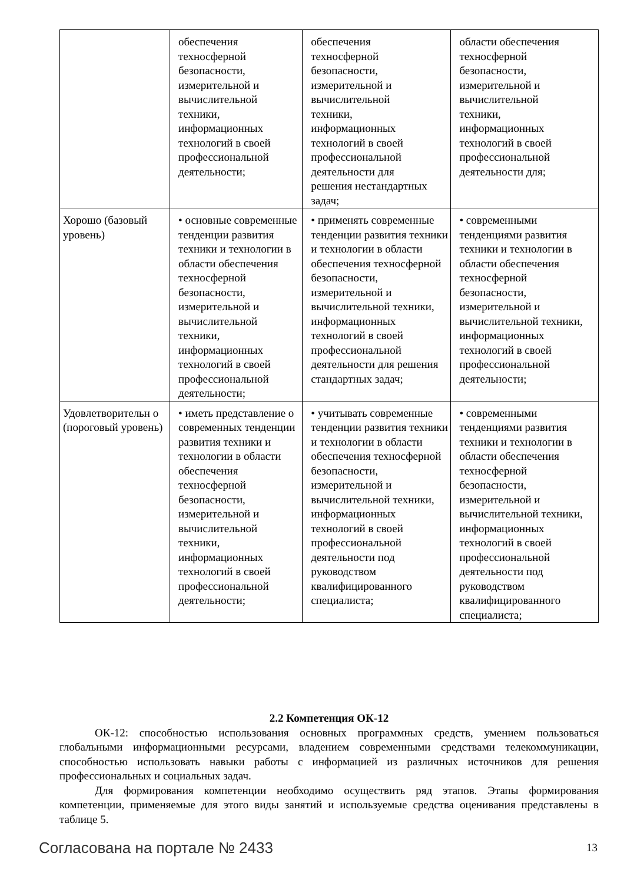| | обеспечения техносферной безопасности, измерительной и вычислительной техники, информационных технологий в своей профессиональной деятельности; | обеспечения техносферной безопасности, измерительной и вычислительной техники, информационных технологий в своей профессиональной деятельности для решения нестандартных задач; | области обеспечения техносферной безопасности, измерительной и вычислительной техники, информационных технологий в своей профессиональной деятельности для; |
| Хорошо (базовый уровень) | • основные современные тенденции развития техники и технологии в области обеспечения техносферной безопасности, измерительной и вычислительной техники, информационных технологий в своей профессиональной деятельности; | • применять современные тенденции развития техники и технологии в области обеспечения техносферной безопасности, измерительной и вычислительной техники, информационных технологий в своей профессиональной деятельности для решения стандартных задач; | • современными тенденциями развития техники и технологии в области обеспечения техносферной безопасности, измерительной и вычислительной техники, информационных технологий в своей профессиональной деятельности; |
| Удовлетворительн о (пороговый уровень) | • иметь представление о современных тенденции развития техники и технологии в области обеспечения техносферной безопасности, измерительной и вычислительной техники, информационных технологий в своей профессиональной деятельности; | • учитывать современные тенденции развития техники и технологии в области обеспечения техносферной безопасности, измерительной и вычислительной техники, информационных технологий в своей профессиональной деятельности под руководством квалифицированного специалиста; | • современными тенденциями развития техники и технологии в области обеспечения техносферной безопасности, измерительной и вычислительной техники, информационных технологий в своей профессиональной деятельности под руководством квалифицированного специалиста; |
2.2 Компетенция ОК-12
ОК-12: способностью использования основных программных средств, умением пользоваться глобальными информационными ресурсами, владением современными средствами телекоммуникации, способностью использовать навыки работы с информацией из различных источников для решения профессиональных и социальных задач.
Для формирования компетенции необходимо осуществить ряд этапов. Этапы формирования компетенции, применяемые для этого виды занятий и используемые средства оценивания представлены в таблице 5.
Согласована на портале № 2433 13